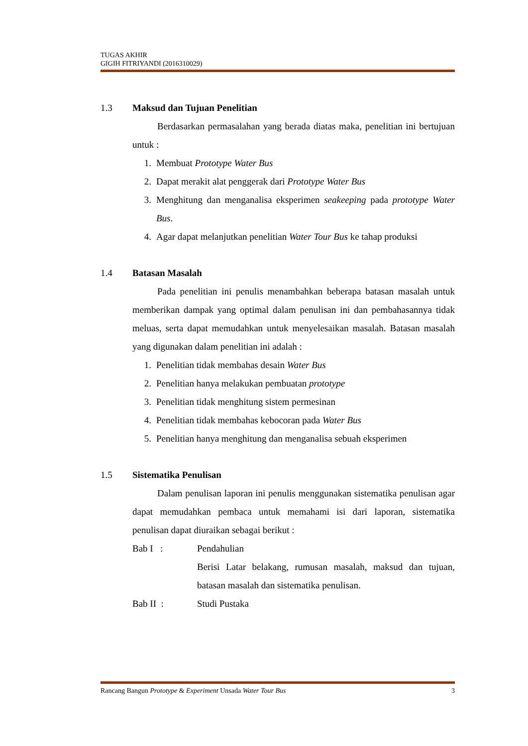TUGAS AKHIR
GIGIH FITRIYANDI (2016310029)
1.3 Maksud dan Tujuan Penelitian
Berdasarkan permasalahan yang berada diatas maka, penelitian ini bertujuan untuk :
1. Membuat Prototype Water Bus
2. Dapat merakit alat penggerak dari Prototype Water Bus
3. Menghitung dan menganalisa eksperimen seakeeping pada prototype Water Bus.
4. Agar dapat melanjutkan penelitian Water Tour Bus ke tahap produksi
1.4 Batasan Masalah
Pada penelitian ini penulis menambahkan beberapa batasan masalah untuk memberikan dampak yang optimal dalam penulisan ini dan pembahasannya tidak meluas, serta dapat memudahkan untuk menyelesaikan masalah. Batasan masalah yang digunakan dalam penelitian ini adalah :
1. Penelitian tidak membahas desain Water Bus
2. Penelitian hanya melakukan pembuatan prototype
3. Penelitian tidak menghitung sistem permesinan
4. Penelitian tidak membahas kebocoran pada Water Bus
5. Penelitian hanya menghitung dan menganalisa sebuah eksperimen
1.5 Sistematika Penulisan
Dalam penulisan laporan ini penulis menggunakan sistematika penulisan agar dapat memudahkan pembaca untuk memahami isi dari laporan, sistematika penulisan dapat diuraikan sebagai berikut :
Bab I : Pendahulian
Berisi Latar belakang, rumusan masalah, maksud dan tujuan, batasan masalah dan sistematika penulisan.
Bab II : Studi Pustaka
Rancang Bangun Prototype & Experiment Unsada Water Tour Bus 3